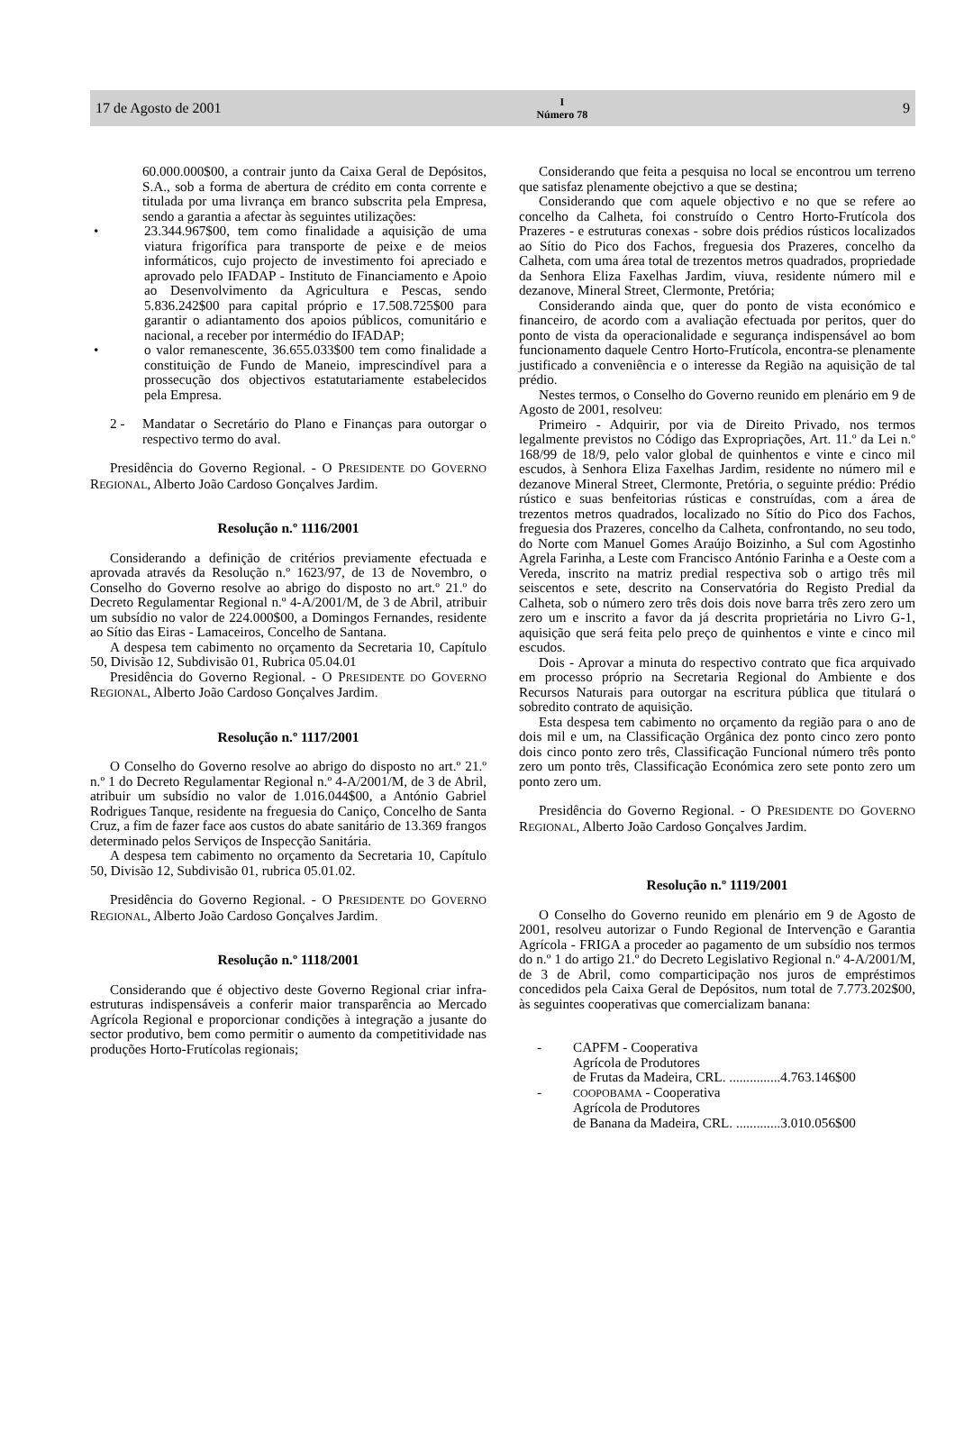17 de Agosto de 2001 I
Número 78 9
60.000.000$00, a contrair junto da Caixa Geral de Depósitos, S.A., sob a forma de abertura de crédito em conta corrente e titulada por uma livrança em branco subscrita pela Empresa, sendo a garantia a afectar às seguintes utilizações:
• 23.344.967$00, tem como finalidade a aquisição de uma viatura frigorífica para transporte de peixe e de meios informáticos, cujo projecto de investimento foi apreciado e aprovado pelo IFADAP - Instituto de Financiamento e Apoio ao Desenvolvimento da Agricultura e Pescas, sendo 5.836.242$00 para capital próprio e 17.508.725$00 para garantir o adiantamento dos apoios públicos, comunitário e nacional, a receber por intermédio do IFADAP;
• o valor remanescente, 36.655.033$00 tem como finalidade a constituição de Fundo de Maneio, imprescindível para a prossecução dos objectivos estatutariamente estabelecidos pela Empresa.
2 - Mandatar o Secretário do Plano e Finanças para outorgar o respectivo termo do aval.
Presidência do Governo Regional. - O PRESIDENTE DO GOVERNO REGIONAL, Alberto João Cardoso Gonçalves Jardim.
Resolução n.º 1116/2001
Considerando a definição de critérios previamente efectuada e aprovada através da Resolução n.º 1623/97, de 13 de Novembro, o Conselho do Governo resolve ao abrigo do disposto no art.º 21.º do Decreto Regulamentar Regional n.º 4-A/2001/M, de 3 de Abril, atribuir um subsídio no valor de 224.000$00, a Domingos Fernandes, residente ao Sítio das Eiras - Lamaceiros, Concelho de Santana.
A despesa tem cabimento no orçamento da Secretaria 10, Capítulo 50, Divisão 12, Subdivisão 01, Rubrica 05.04.01
Presidência do Governo Regional. - O PRESIDENTE DO GOVERNO REGIONAL, Alberto João Cardoso Gonçalves Jardim.
Resolução n.º 1117/2001
O Conselho do Governo resolve ao abrigo do disposto no art.º 21.º n.º 1 do Decreto Regulamentar Regional n.º 4-A/2001/M, de 3 de Abril, atribuir um subsídio no valor de 1.016.044$00, a António Gabriel Rodrigues Tanque, residente na freguesia do Caniço, Concelho de Santa Cruz, a fim de fazer face aos custos do abate sanitário de 13.369 frangos determinado pelos Serviços de Inspecção Sanitária.
A despesa tem cabimento no orçamento da Secretaria 10, Capítulo 50, Divisão 12, Subdivisão 01, rubrica 05.01.02.
Presidência do Governo Regional. - O PRESIDENTE DO GOVERNO REGIONAL, Alberto João Cardoso Gonçalves Jardim.
Resolução n.º 1118/2001
Considerando que é objectivo deste Governo Regional criar infra-estruturas indispensáveis a conferir maior transparência ao Mercado Agrícola Regional e proporcionar condições à integração a jusante do sector produtivo, bem como permitir o aumento da competitividade nas produções Horto-Frutícolas regionais;
Considerando que feita a pesquisa no local se encontrou um terreno que satisfaz plenamente obejctivo a que se destina;
Considerando que com aquele objectivo e no que se refere ao concelho da Calheta, foi construído o Centro Horto-Frutícola dos Prazeres - e estruturas conexas - sobre dois prédios rústicos localizados ao Sítio do Pico dos Fachos, freguesia dos Prazeres, concelho da Calheta, com uma área total de trezentos metros quadrados, propriedade da Senhora Eliza Faxelhas Jardim, viuva, residente número mil e dezanove, Mineral Street, Clermonte, Pretória;
Considerando ainda que, quer do ponto de vista económico e financeiro, de acordo com a avaliação efectuada por peritos, quer do ponto de vista da operacionalidade e segurança indispensável ao bom funcionamento daquele Centro Horto-Frutícola, encontra-se plenamente justificado a conveniência e o interesse da Região na aquisição de tal prédio.
Nestes termos, o Conselho do Governo reunido em plenário em 9 de Agosto de 2001, resolveu:
Primeiro - Adquirir, por via de Direito Privado, nos termos legalmente previstos no Código das Expropriações, Art. 11.º da Lei n.º 168/99 de 18/9, pelo valor global de quinhentos e vinte e cinco mil escudos, à Senhora Eliza Faxelhas Jardim, residente no número mil e dezanove Mineral Street, Clermonte, Pretória, o seguinte prédio: Prédio rústico e suas benfeitorias rústicas e construídas, com a área de trezentos metros quadrados, localizado no Sítio do Pico dos Fachos, freguesia dos Prazeres, concelho da Calheta, confrontando, no seu todo, do Norte com Manuel Gomes Araújo Boizinho, a Sul com Agostinho Agrela Farinha, a Leste com Francisco António Farinha e a Oeste com a Vereda, inscrito na matriz predial respectiva sob o artigo três mil seiscentos e sete, descrito na Conservatória do Registo Predial da Calheta, sob o número zero três dois dois nove barra três zero zero um zero um e inscrito a favor da já descrita proprietária no Livro G-1, aquisição que será feita pelo preço de quinhentos e vinte e cinco mil escudos.
Dois - Aprovar a minuta do respectivo contrato que fica arquivado em processo próprio na Secretaria Regional do Ambiente e dos Recursos Naturais para outorgar na escritura pública que titulará o sobredito contrato de aquisição.
Esta despesa tem cabimento no orçamento da região para o ano de dois mil e um, na Classificação Orgânica dez ponto cinco zero ponto dois cinco ponto zero três, Classificação Funcional número três ponto zero um ponto três, Classificação Económica zero sete ponto zero um ponto zero um.
Presidência do Governo Regional. - O PRESIDENTE DO GOVERNO REGIONAL, Alberto João Cardoso Gonçalves Jardim.
Resolução n.º 1119/2001
O Conselho do Governo reunido em plenário em 9 de Agosto de 2001, resolveu autorizar o Fundo Regional de Intervenção e Garantia Agrícola - FRIGA a proceder ao pagamento de um subsídio nos termos do n.º 1 do artigo 21.º do Decreto Legislativo Regional n.º 4-A/2001/M, de 3 de Abril, como comparticipação nos juros de empréstimos concedidos pela Caixa Geral de Depósitos, num total de 7.773.202$00, às seguintes cooperativas que comercializam banana:
- CAPFM - Cooperativa
Agrícola de Produtores
de Frutas da Madeira, CRL. ...............4.763.146$00
-
COOPOBAMA - Cooperativa
Agrícola de Produtores
de Banana da Madeira, CRL. .............3.010.056$00